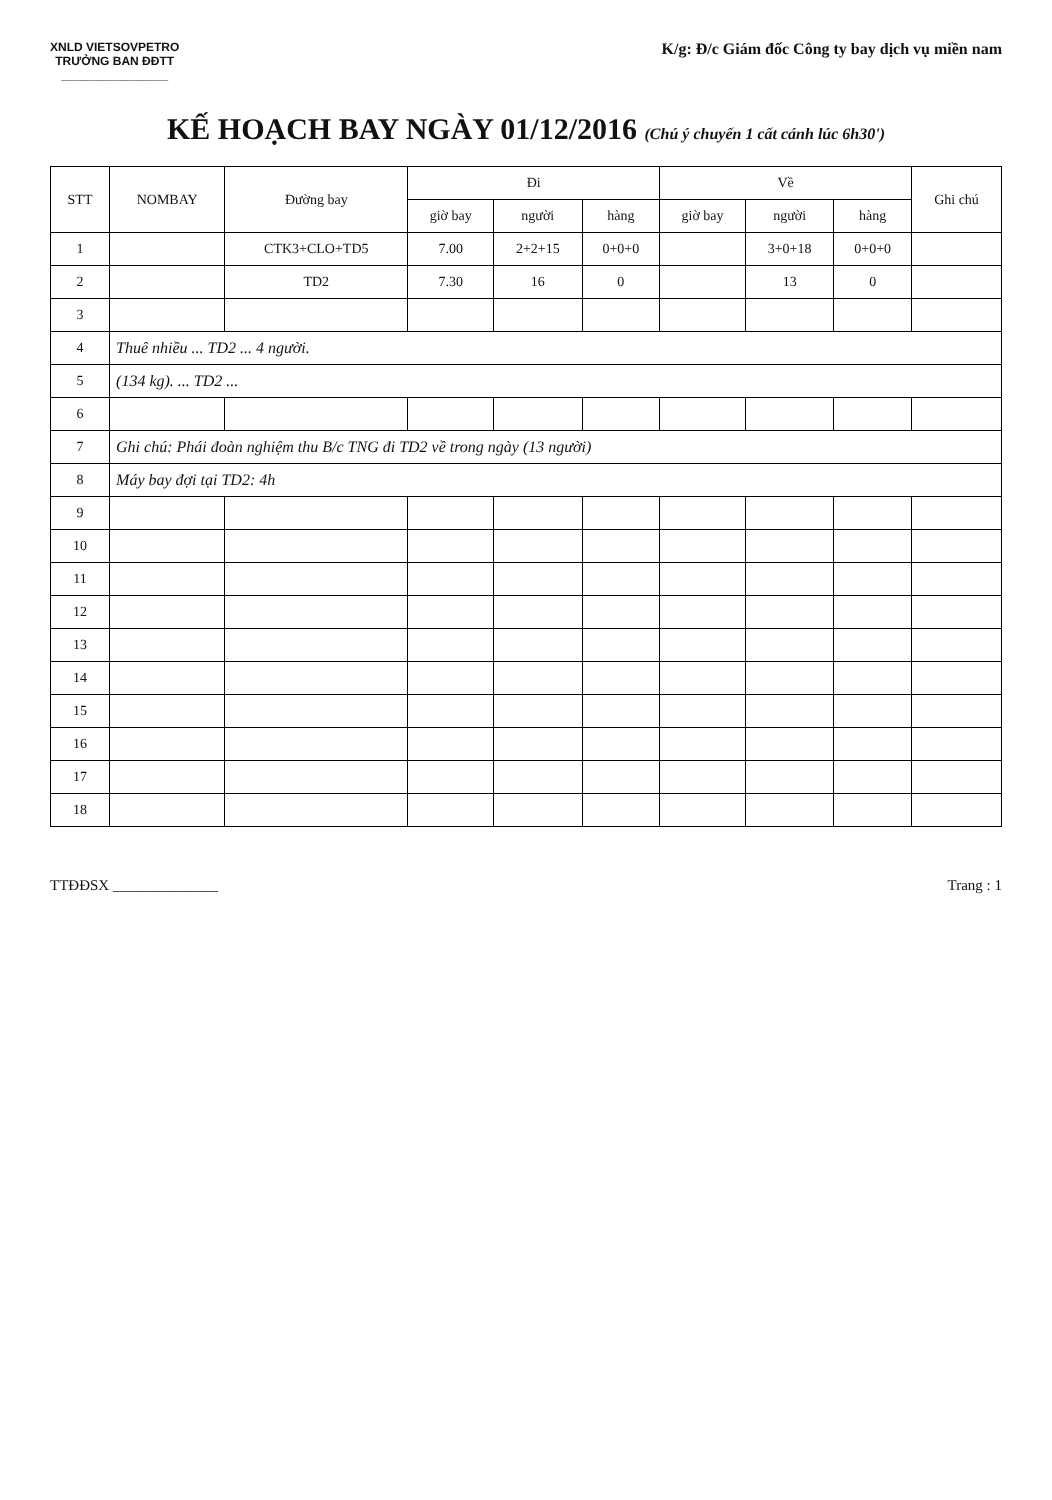XNLD VIETSOVPETRO
TRƯỞNG BAN ĐĐTT
________________
K/g: Đ/c Giám đốc Công ty bay dịch vụ miền nam
KẾ HOẠCH BAY NGÀY 01/12/2016 (Chú ý chuyến 1 cất cánh lúc 6h30')
| STT | NOMBAY | Đường bay | Đi | | | Về | | | Ghi chú |
| --- | --- | --- | --- | --- | --- | --- | --- | --- | --- |
| | | | giờ bay | người | hàng | giờ bay | người | hàng | |
| 1 | | CTK3+CLO+TD5 | 7.00 | 2+2+15 | 0+0+0 | | 3+0+18 | 0+0+0 | |
| 2 | | TD2 | 7.30 | 16 | 0 | | 13 | 0 | |
| 3 | | | | | | | | | |
| 4 | Thuê nhiều ... TD2 ... 4 người. | | | | | | | | |
| 5 | (134 kg). ... TD2 ... | | | | | | | | |
| 6 | | | | | | | | | |
| 7 | Ghi chú: Phái đoàn nghiệm thu B/c TNG đi TD2 về trong ngày (13 người) | | | | | | | | |
| 8 | Máy bay đợi tại TD2: 4h | | | | | | | | |
| 9 | | | | | | | | | |
| 10 | | | | | | | | | |
| 11 | | | | | | | | | |
| 12 | | | | | | | | | |
| 13 | | | | | | | | | |
| 14 | | | | | | | | | |
| 15 | | | | | | | | | |
| 16 | | | | | | | | | |
| 17 | | | | | | | | | |
| 18 | | | | | | | | | |
TTĐĐSX ______________ Trang : 1